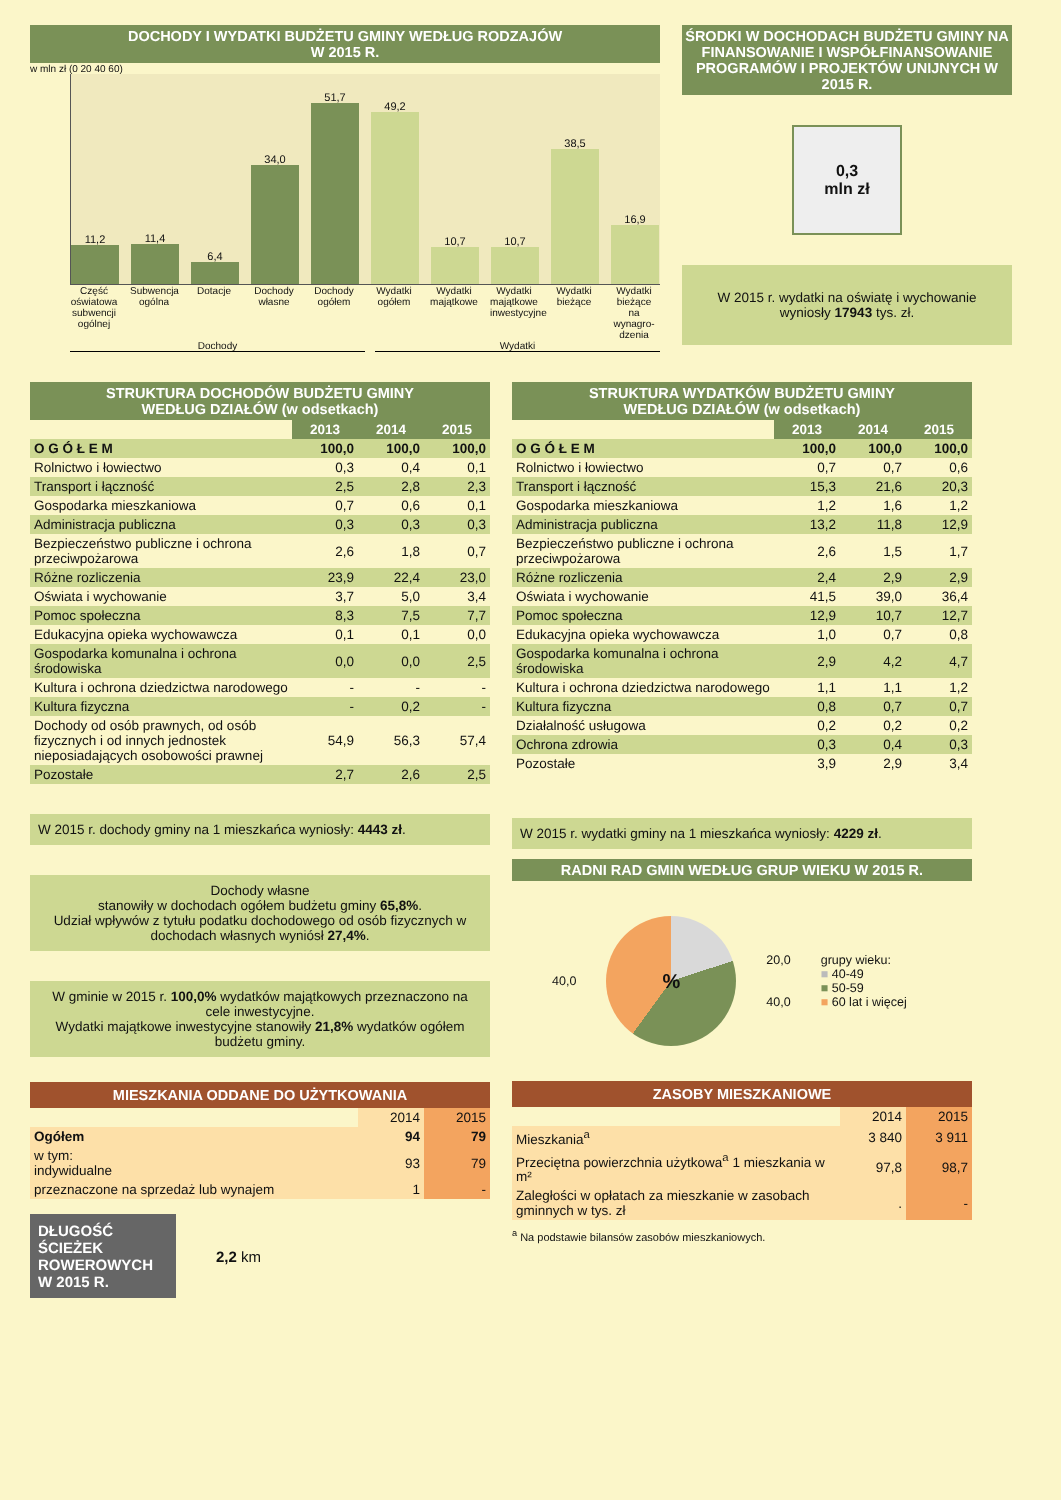DOCHODY I WYDATKI BUDŻETU GMINY WEDŁUG RODZAJÓW
W 2015 R.
w mln zł (0 20 40 60)
11,2
11,4
6,4
34,0
51,7
49,2
10,7
10,7
38,5
16,9
Część oświatowa subwencji ogólnej
Subwencja ogólna
Dotacje Dochody własne
Dochody ogółem
Wydatki ogółem
Wydatki majątkowe
Wydatki majątkowe inwestycyjne
Wydatki bieżące
Wydatki bieżące na wynagro-dzenia
Dochody Wydatki
ŚRODKI W DOCHODACH BUDŻETU GMINY NA FINANSOWANIE I WSPÓŁFINANSOWANIE PROGRAMÓW I PROJEKTÓW UNIJNYCH W 2015 R.
0,3
mln zł
W 2015 r. wydatki na oświatę i wychowanie wyniosły 17943 tys. zł.
STRUKTURA DOCHODÓW BUDŻETU GMINY
WEDŁUG DZIAŁÓW (w odsetkach)
| | 2013 | 2014 | 2015 |
| O G Ó Ł E M | 100,0 | 100,0 | 100,0 |
| Rolnictwo i łowiectwo | 0,3 | 0,4 | 0,1 |
| Transport i łączność | 2,5 | 2,8 | 2,3 |
| Gospodarka mieszkaniowa | 0,7 | 0,6 | 0,1 |
| Administracja publiczna | 0,3 | 0,3 | 0,3 |
| Bezpieczeństwo publiczne i ochrona przeciwpożarowa | 2,6 | 1,8 | 0,7 |
| Różne rozliczenia | 23,9 | 22,4 | 23,0 |
| Oświata i wychowanie | 3,7 | 5,0 | 3,4 |
| Pomoc społeczna | 8,3 | 7,5 | 7,7 |
| Edukacyjna opieka wychowawcza | 0,1 | 0,1 | 0,0 |
| Gospodarka komunalna i ochrona środowiska | 0,0 | 0,0 | 2,5 |
| Kultura i ochrona dziedzictwa narodowego | - | - | - |
| Kultura fizyczna | - | 0,2 | - |
| Dochody od osób prawnych, od osób fizycznych i od innych jednostek nieposiadających osobowości prawnej | 54,9 | 56,3 | 57,4 |
| Pozostałe | 2,7 | 2,6 | 2,5 |
W 2015 r. dochody gminy na 1 mieszkańca wyniosły: 4443 zł.
Dochody własne
stanowiły w dochodach ogółem budżetu gminy 65,8%.
Udział wpływów z tytułu podatku dochodowego od osób fizycznych w dochodach własnych wyniósł 27,4%.
W gminie w 2015 r. 100,0% wydatków majątkowych przeznaczono na cele inwestycyjne.
Wydatki majątkowe inwestycyjne stanowiły 21,8% wydatków ogółem budżetu gminy.
MIESZKANIA ODDANE DO UŻYTKOWANIA
| | 2014 | 2015 |
| Ogółem | 94 | 79 |
| w tym: indywidualne | 93 | 79 |
| przeznaczone na sprzedaż lub wynajem | 1 | - |
DŁUGOŚĆ ŚCIEŻEK ROWEROWYCH W 2015 R.
2,2 km
STRUKTURA WYDATKÓW BUDŻETU GMINY
WEDŁUG DZIAŁÓW (w odsetkach)
| | 2013 | 2014 | 2015 |
| O G Ó Ł E M | 100,0 | 100,0 | 100,0 |
| Rolnictwo i łowiectwo | 0,7 | 0,7 | 0,6 |
| Transport i łączność | 15,3 | 21,6 | 20,3 |
| Gospodarka mieszkaniowa | 1,2 | 1,6 | 1,2 |
| Administracja publiczna | 13,2 | 11,8 | 12,9 |
| Bezpieczeństwo publiczne i ochrona przeciwpożarowa | 2,6 | 1,5 | 1,7 |
| Różne rozliczenia | 2,4 | 2,9 | 2,9 |
| Oświata i wychowanie | 41,5 | 39,0 | 36,4 |
| Pomoc społeczna | 12,9 | 10,7 | 12,7 |
| Edukacyjna opieka wychowawcza | 1,0 | 0,7 | 0,8 |
| Gospodarka komunalna i ochrona środowiska | 2,9 | 4,2 | 4,7 |
| Kultura i ochrona dziedzictwa narodowego | 1,1 | 1,1 | 1,2 |
| Kultura fizyczna | 0,8 | 0,7 | 0,7 |
| Działalność usługowa | 0,2 | 0,2 | 0,2 |
| Ochrona zdrowia | 0,3 | 0,4 | 0,3 |
| Pozostałe | 3,9 | 2,9 | 3,4 |
W 2015 r. wydatki gminy na 1 mieszkańca wyniosły: 4229 zł.
RADNI RAD GMIN WEDŁUG GRUP WIEKU W 2015 R.
40,0
%
20,0
40,0
grupy wieku:
■ 40-49
■ 50-59
■ 60 lat i więcej
ZASOBY MIESZKANIOWE
| | 2014 | 2015 |
| Mieszkania<sup>a</sup> | 3 840 | 3 911 |
| Przeciętna powierzchnia użytkowa<sup>a</sup> 1 mieszkania w m² | 97,8 | 98,7 |
| Zaległości w opłatach za mieszkanie w zasobach gminnych w tys. zł | . | - |
<sup>a</sup> Na podstawie bilansów zasobów mieszkaniowych.